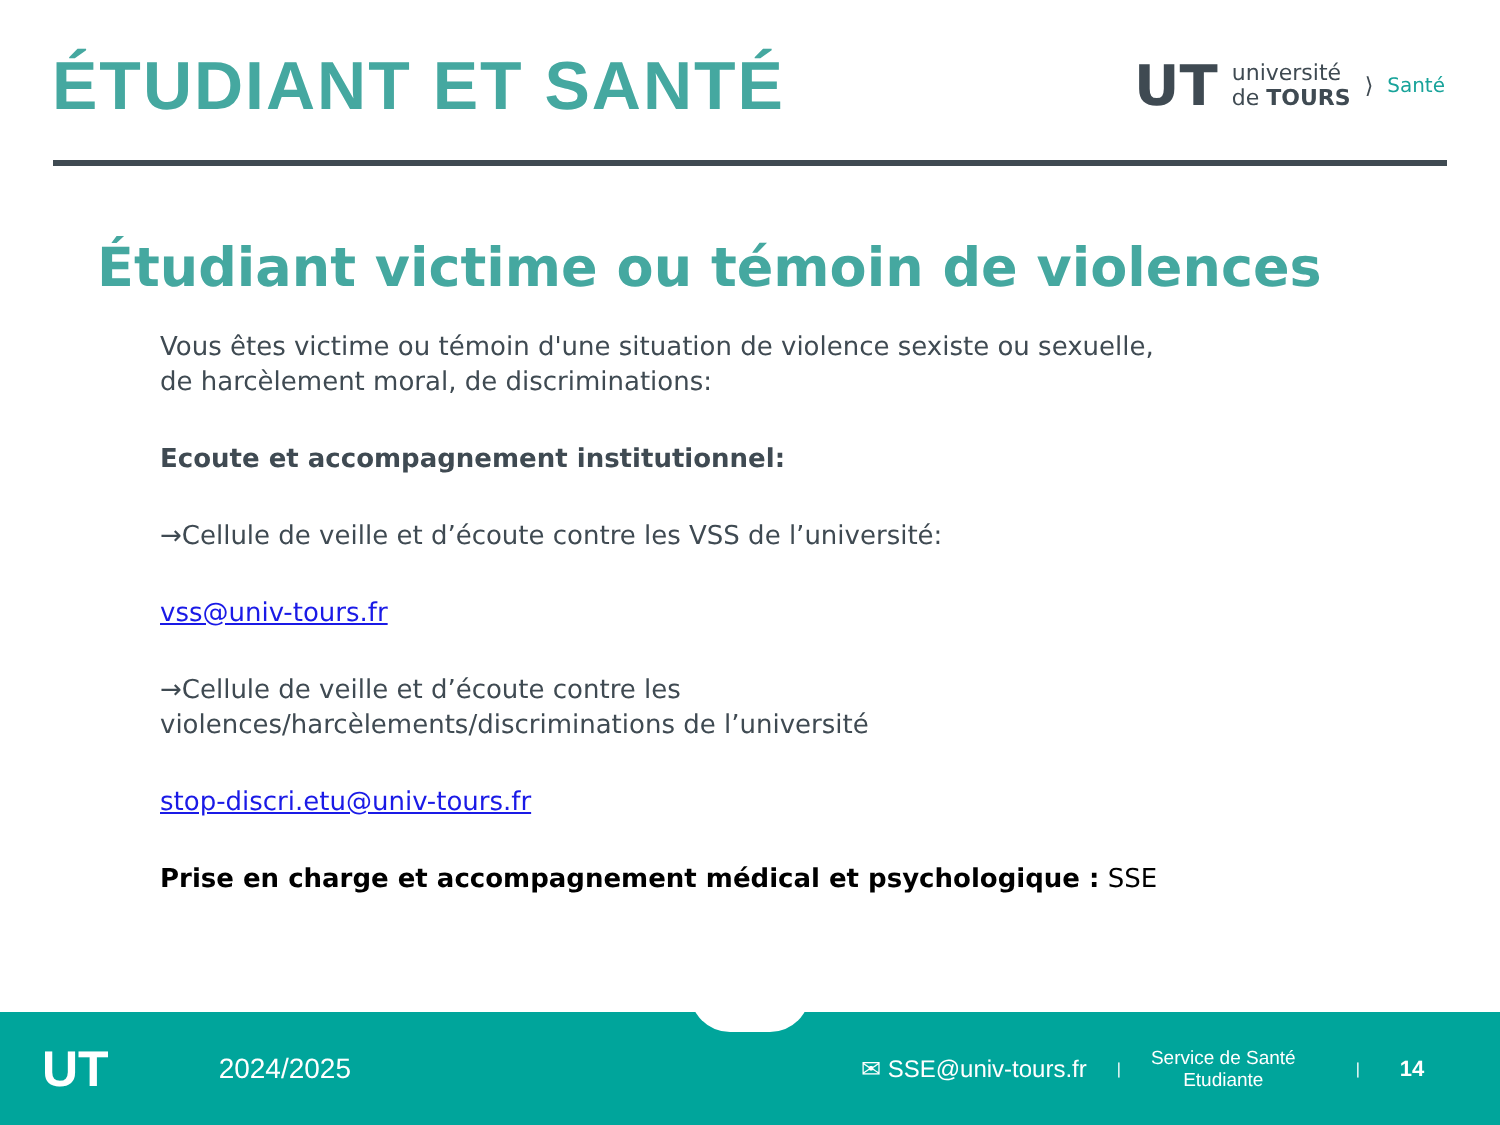ÉTUDIANT ET SANTÉ
UT université
de TOURS ⟩ Santé
Étudiant victime ou témoin de violences
Vous êtes victime ou témoin d'une situation de violence sexiste ou sexuelle, de harcèlement moral, de discriminations:
Ecoute et accompagnement institutionnel:
→Cellule de veille et d’écoute contre les VSS de l’université:
vss@univ-tours.fr
→Cellule de veille et d’écoute contre les violences/harcèlements/discriminations de l’université
stop-discri.etu@univ-tours.fr
Prise en charge et accompagnement médical et psychologique : SSE
UT 2024/2025 ✉ SSE@univ-tours.fr | Service de Santé
Etudiante | 14